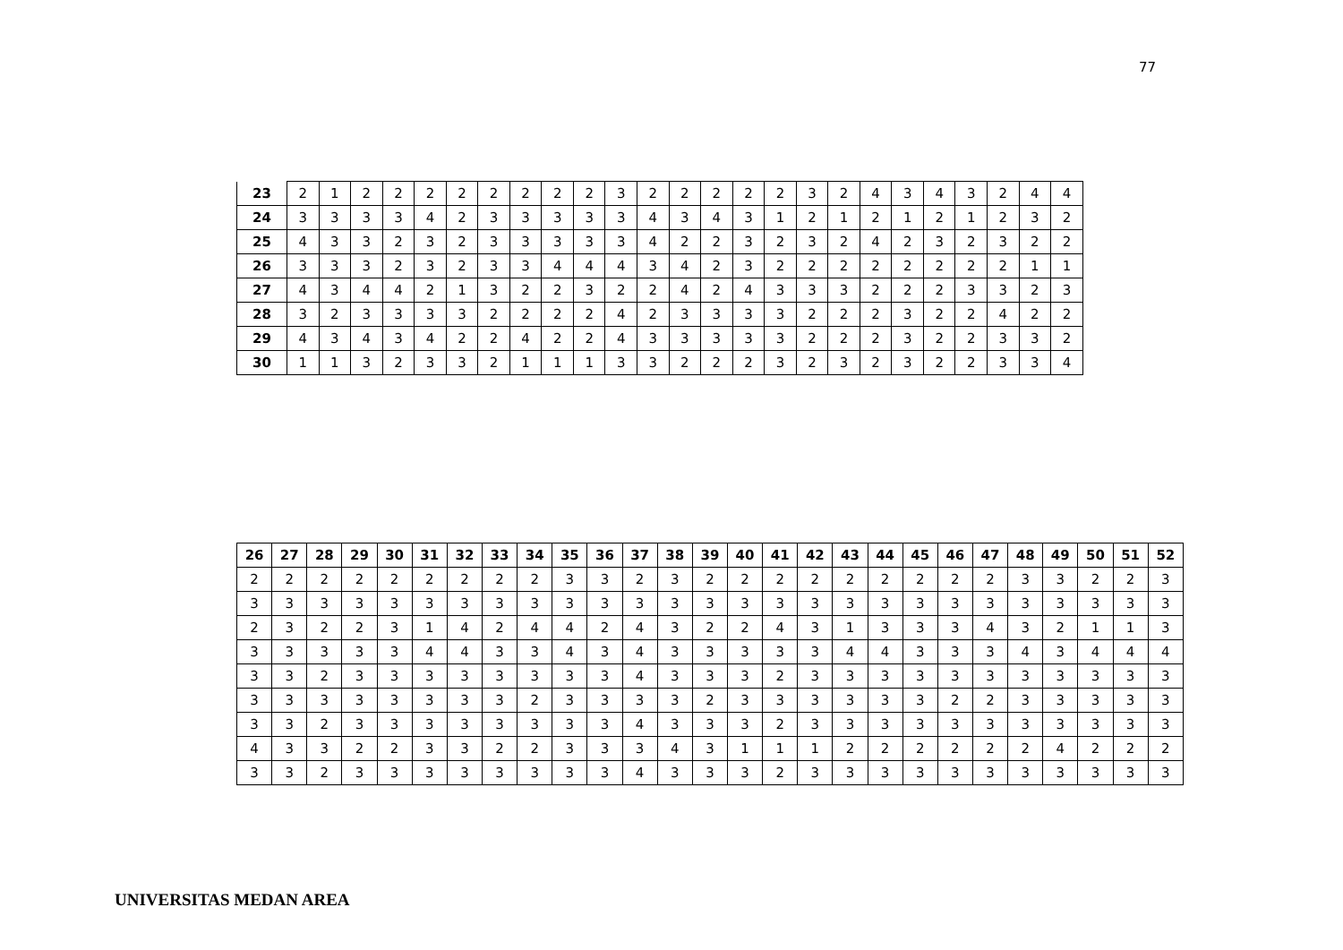77
| 23 | 2 | 1 | 2 | 2 | 2 | 2 | 2 | 2 | 2 | 2 | 3 | 2 | 2 | 2 | 2 | 2 | 3 | 2 | 4 | 3 | 4 | 3 | 2 | 4 | 4 |
| 24 | 3 | 3 | 3 | 3 | 4 | 2 | 3 | 3 | 3 | 3 | 3 | 4 | 3 | 4 | 3 | 1 | 2 | 1 | 2 | 1 | 2 | 1 | 2 | 3 | 2 |
| 25 | 4 | 3 | 3 | 2 | 3 | 2 | 3 | 3 | 3 | 3 | 3 | 4 | 2 | 2 | 3 | 2 | 3 | 2 | 4 | 2 | 3 | 2 | 3 | 2 | 2 |
| 26 | 3 | 3 | 3 | 2 | 3 | 2 | 3 | 3 | 4 | 4 | 4 | 3 | 4 | 2 | 3 | 2 | 2 | 2 | 2 | 2 | 2 | 2 | 2 | 1 | 1 |
| 27 | 4 | 3 | 4 | 4 | 2 | 1 | 3 | 2 | 2 | 3 | 2 | 2 | 4 | 2 | 4 | 3 | 3 | 3 | 2 | 2 | 2 | 3 | 3 | 2 | 3 |
| 28 | 3 | 2 | 3 | 3 | 3 | 3 | 2 | 2 | 2 | 2 | 4 | 2 | 3 | 3 | 3 | 3 | 2 | 2 | 2 | 3 | 2 | 2 | 4 | 2 | 2 |
| 29 | 4 | 3 | 4 | 3 | 4 | 2 | 2 | 4 | 2 | 2 | 4 | 3 | 3 | 3 | 3 | 3 | 2 | 2 | 2 | 3 | 2 | 2 | 3 | 3 | 2 |
| 30 | 1 | 1 | 3 | 2 | 3 | 3 | 2 | 1 | 1 | 1 | 3 | 3 | 2 | 2 | 2 | 3 | 2 | 3 | 2 | 3 | 2 | 2 | 3 | 3 | 4 |
| 26 | 27 | 28 | 29 | 30 | 31 | 32 | 33 | 34 | 35 | 36 | 37 | 38 | 39 | 40 | 41 | 42 | 43 | 44 | 45 | 46 | 47 | 48 | 49 | 50 | 51 | 52 |
| --- | --- | --- | --- | --- | --- | --- | --- | --- | --- | --- | --- | --- | --- | --- | --- | --- | --- | --- | --- | --- | --- | --- | --- | --- | --- | --- |
| 2 | 2 | 2 | 2 | 2 | 2 | 2 | 2 | 2 | 3 | 3 | 2 | 3 | 2 | 2 | 2 | 2 | 2 | 2 | 2 | 2 | 2 | 3 | 3 | 2 | 2 | 3 |
| 3 | 3 | 3 | 3 | 3 | 3 | 3 | 3 | 3 | 3 | 3 | 3 | 3 | 3 | 3 | 3 | 3 | 3 | 3 | 3 | 3 | 3 | 3 | 3 | 3 | 3 | 3 |
| 2 | 3 | 2 | 2 | 3 | 1 | 4 | 2 | 4 | 4 | 2 | 4 | 3 | 2 | 2 | 4 | 3 | 1 | 3 | 3 | 3 | 4 | 3 | 2 | 1 | 1 | 3 |
| 3 | 3 | 3 | 3 | 3 | 4 | 4 | 3 | 3 | 4 | 3 | 4 | 3 | 3 | 3 | 3 | 3 | 4 | 4 | 3 | 3 | 3 | 4 | 3 | 4 | 4 | 4 |
| 3 | 3 | 2 | 3 | 3 | 3 | 3 | 3 | 3 | 3 | 3 | 4 | 3 | 3 | 3 | 2 | 3 | 3 | 3 | 3 | 3 | 3 | 3 | 3 | 3 | 3 | 3 |
| 3 | 3 | 3 | 3 | 3 | 3 | 3 | 3 | 2 | 3 | 3 | 3 | 3 | 2 | 3 | 3 | 3 | 3 | 3 | 3 | 2 | 2 | 3 | 3 | 3 | 3 | 3 |
| 3 | 3 | 2 | 3 | 3 | 3 | 3 | 3 | 3 | 3 | 3 | 4 | 3 | 3 | 3 | 2 | 3 | 3 | 3 | 3 | 3 | 3 | 3 | 3 | 3 | 3 | 3 |
| 4 | 3 | 3 | 2 | 2 | 3 | 3 | 2 | 2 | 3 | 3 | 3 | 4 | 3 | 1 | 1 | 1 | 2 | 2 | 2 | 2 | 2 | 2 | 4 | 2 | 2 | 2 |
| 3 | 3 | 2 | 3 | 3 | 3 | 3 | 3 | 3 | 3 | 3 | 4 | 3 | 3 | 3 | 2 | 3 | 3 | 3 | 3 | 3 | 3 | 3 | 3 | 3 | 3 | 3 |
UNIVERSITAS MEDAN AREA